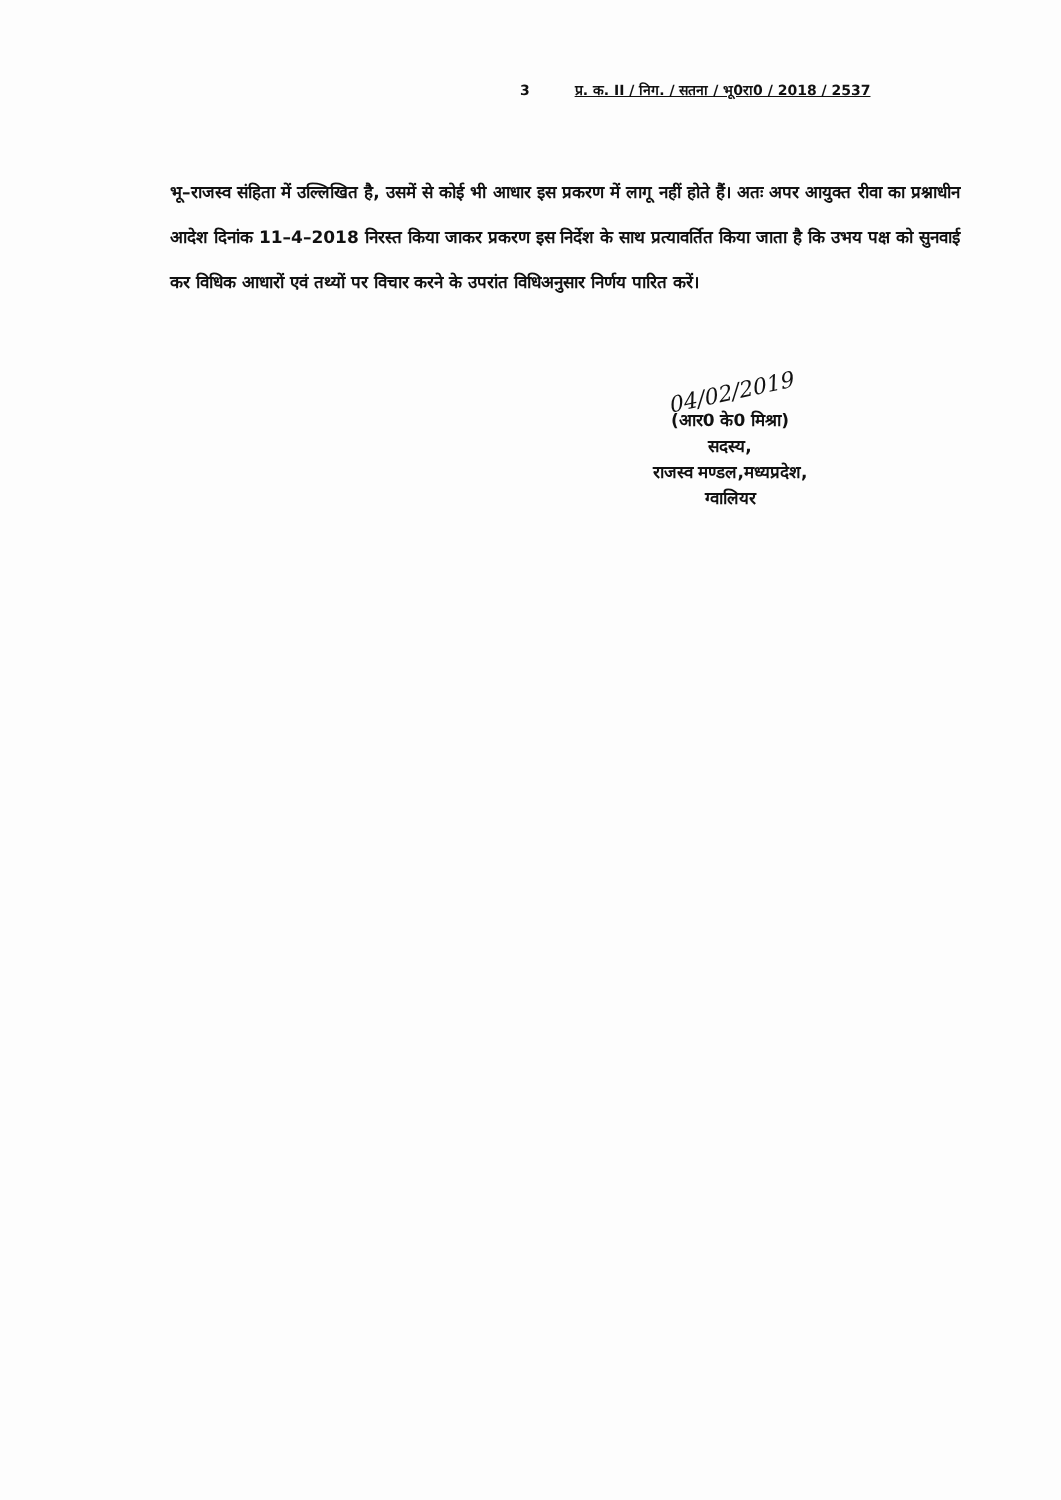3 प्र. क. II / निग. / सतना / भू0रा0 / 2018 / 2537
भू–राजस्व संहिता में उल्लिखित है, उसमें से कोई भी आधार इस प्रकरण में लागू नहीं होते हैं। अतः अपर आयुक्त रीवा का प्रश्नाधीन आदेश दिनांक 11–4–2018 निरस्त किया जाकर प्रकरण इस निर्देश के साथ प्रत्यावर्तित किया जाता है कि उभय पक्ष को सुनवाई कर विधिक आधारों एवं तथ्यों पर विचार करने के उपरांत विधिअनुसार निर्णय पारित करें।
04/02/2019
(आर0 के0 मिश्रा)
सदस्य,
राजस्व मण्डल,मध्यप्रदेश,
ग्वालियर